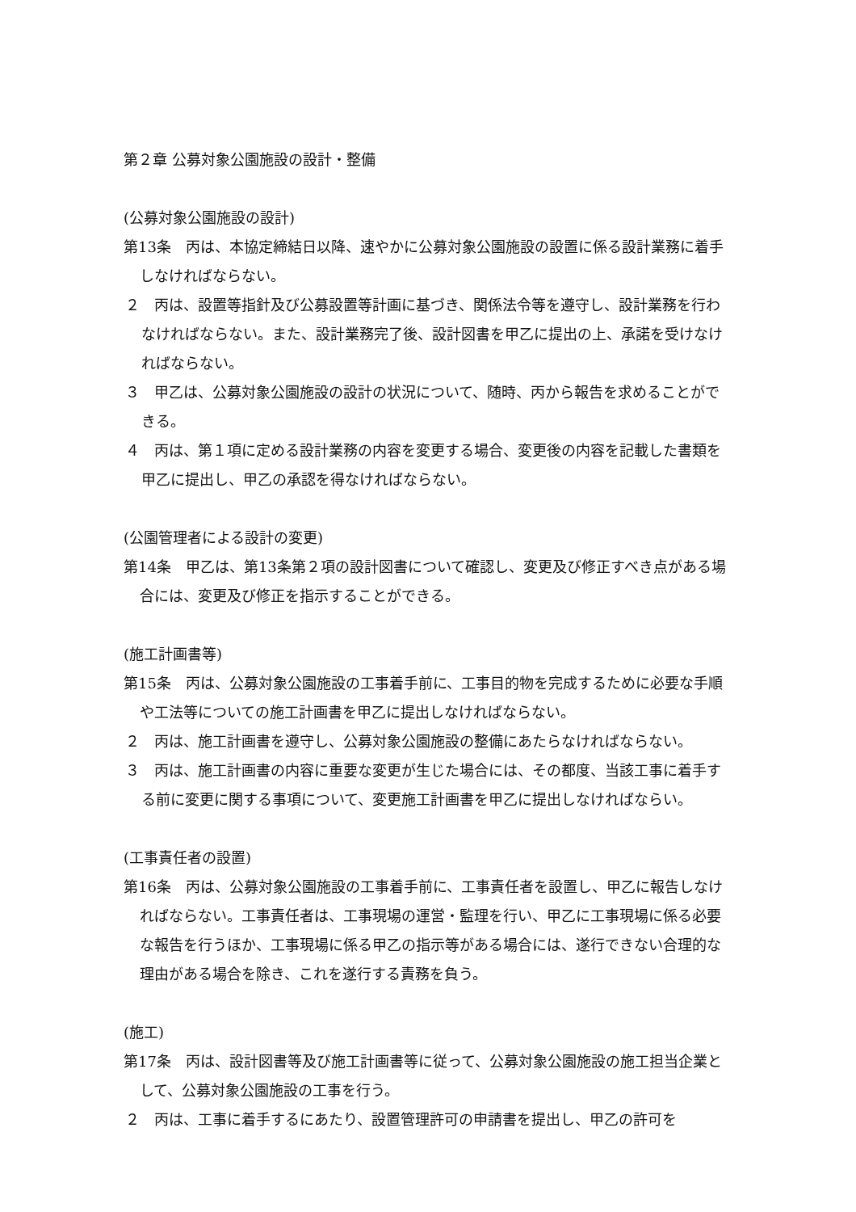第２章 公募対象公園施設の設計・整備
(公募対象公園施設の設計)
第13条　丙は、本協定締結日以降、速やかに公募対象公園施設の設置に係る設計業務に着手しなければならない。
２　丙は、設置等指針及び公募設置等計画に基づき、関係法令等を遵守し、設計業務を行わなければならない。また、設計業務完了後、設計図書を甲乙に提出の上、承諾を受けなければならない。
３　甲乙は、公募対象公園施設の設計の状況について、随時、丙から報告を求めることができる。
４　丙は、第１項に定める設計業務の内容を変更する場合、変更後の内容を記載した書類を甲乙に提出し、甲乙の承認を得なければならない。
(公園管理者による設計の変更)
第14条　甲乙は、第13条第２項の設計図書について確認し、変更及び修正すべき点がある場合には、変更及び修正を指示することができる。
(施工計画書等)
第15条　丙は、公募対象公園施設の工事着手前に、工事目的物を完成するために必要な手順や工法等についての施工計画書を甲乙に提出しなければならない。
２　丙は、施工計画書を遵守し、公募対象公園施設の整備にあたらなければならない。
３　丙は、施工計画書の内容に重要な変更が生じた場合には、その都度、当該工事に着手する前に変更に関する事項について、変更施工計画書を甲乙に提出しなければならい。
(工事責任者の設置)
第16条　丙は、公募対象公園施設の工事着手前に、工事責任者を設置し、甲乙に報告しなければならない。工事責任者は、工事現場の運営・監理を行い、甲乙に工事現場に係る必要な報告を行うほか、工事現場に係る甲乙の指示等がある場合には、遂行できない合理的な理由がある場合を除き、これを遂行する責務を負う。
(施工)
第17条　丙は、設計図書等及び施工計画書等に従って、公募対象公園施設の施工担当企業として、公募対象公園施設の工事を行う。
２　丙は、工事に着手するにあたり、設置管理許可の申請書を提出し、甲乙の許可を